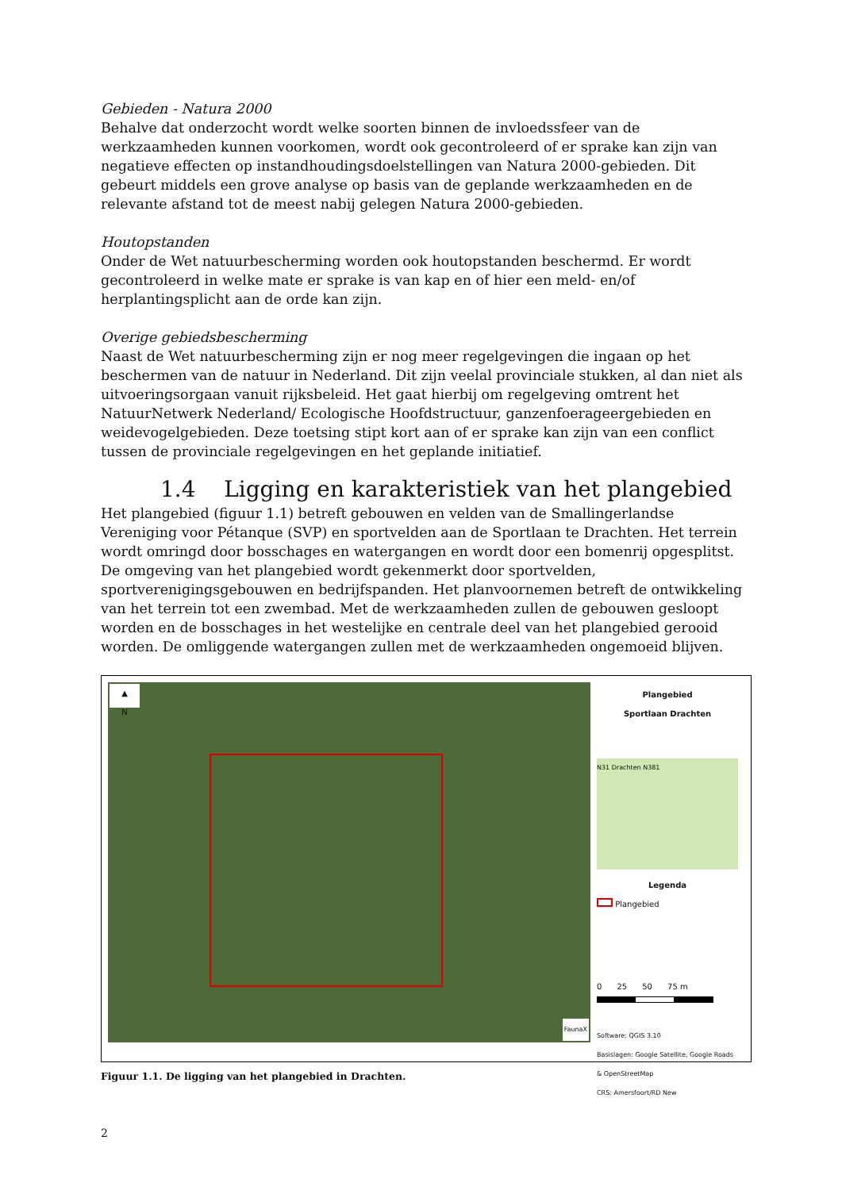Gebieden - Natura 2000
Behalve dat onderzocht wordt welke soorten binnen de invloedssfeer van de werkzaamheden kunnen voorkomen, wordt ook gecontroleerd of er sprake kan zijn van negatieve effecten op instandhoudingsdoelstellingen van Natura 2000-gebieden. Dit gebeurt middels een grove analyse op basis van de geplande werkzaamheden en de relevante afstand tot de meest nabij gelegen Natura 2000-gebieden.
Houtopstanden
Onder de Wet natuurbescherming worden ook houtopstanden beschermd. Er wordt gecontroleerd in welke mate er sprake is van kap en of hier een meld- en/of herplantingsplicht aan de orde kan zijn.
Overige gebiedsbescherming
Naast de Wet natuurbescherming zijn er nog meer regelgevingen die ingaan op het beschermen van de natuur in Nederland. Dit zijn veelal provinciale stukken, al dan niet als uitvoeringsorgaan vanuit rijksbeleid. Het gaat hierbij om regelgeving omtrent het NatuurNetwerk Nederland/ Ecologische Hoofdstructuur, ganzenfoerageergebieden en weidevogelgebieden. Deze toetsing stipt kort aan of er sprake kan zijn van een conflict tussen de provinciale regelgevingen en het geplande initiatief.
1.4 Ligging en karakteristiek van het plangebied
Het plangebied (figuur 1.1) betreft gebouwen en velden van de Smallingerlandse Vereniging voor Pétanque (SVP) en sportvelden aan de Sportlaan te Drachten. Het terrein wordt omringd door bosschages en watergangen en wordt door een bomenrij opgesplitst. De omgeving van het plangebied wordt gekenmerkt door sportvelden, sportverenigingsgebouwen en bedrijfspanden. Het planvoornemen betreft de ontwikkeling van het terrein tot een zwembad. Met de werkzaamheden zullen de gebouwen gesloopt worden en de bosschages in het westelijke en centrale deel van het plangebied gerooid worden. De omliggende watergangen zullen met de werkzaamheden ongemoeid blijven.
▲
N
FaunaX
Plangebied
Sportlaan Drachten
N31 Drachten N381
Legenda
Plangebied
0 25 50 75 m
Software: QGIS 3.10
Basislagen: Google Satellite, Google Roads & OpenStreetMap
CRS: Amersfoort/RD New
Figuur 1.1. De ligging van het plangebied in Drachten.
2